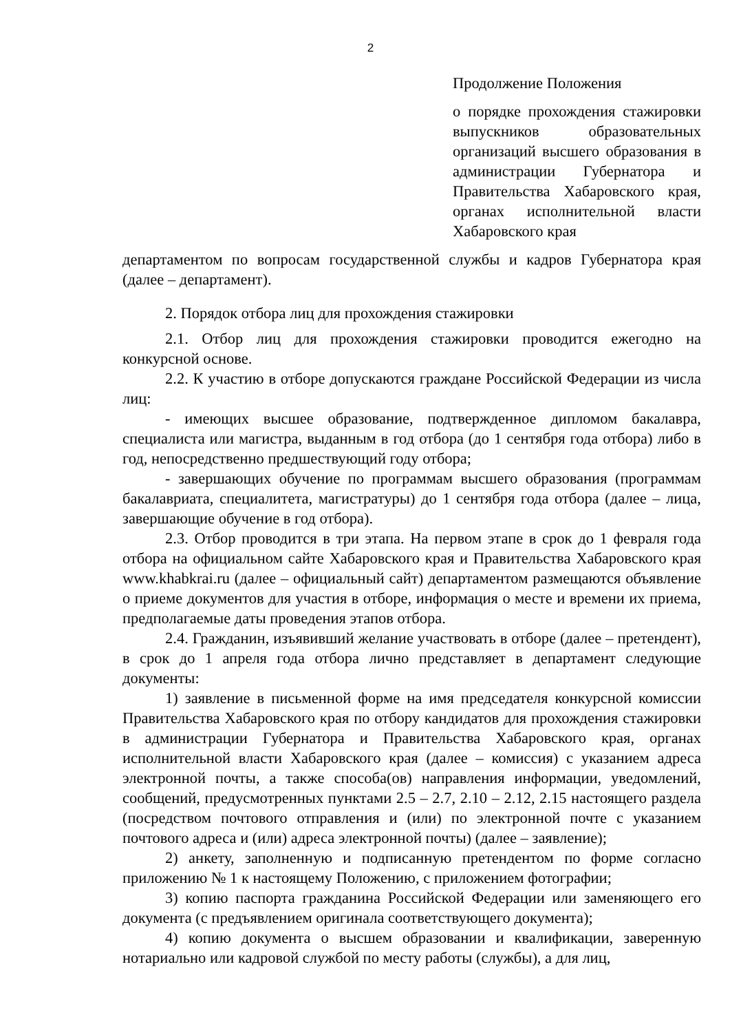2
Продолжение Положения
о порядке прохождения стажировки выпускников образовательных организаций высшего образования в администрации Губернатора и Правительства Хабаровского края, органах исполнительной власти Хабаровского края
департаментом по вопросам государственной службы и кадров Губернатора края (далее – департамент).
2. Порядок отбора лиц для прохождения стажировки
2.1. Отбор лиц для прохождения стажировки проводится ежегодно на конкурсной основе.
2.2. К участию в отборе допускаются граждане Российской Федерации из числа лиц:
- имеющих высшее образование, подтвержденное дипломом бакалавра, специалиста или магистра, выданным в год отбора (до 1 сентября года отбора) либо в год, непосредственно предшествующий году отбора;
- завершающих обучение по программам высшего образования (программам бакалавриата, специалитета, магистратуры) до 1 сентября года отбора (далее – лица, завершающие обучение в год отбора).
2.3. Отбор проводится в три этапа. На первом этапе в срок до 1 февраля года отбора на официальном сайте Хабаровского края и Правительства Хабаровского края www.khabkrai.ru (далее – официальный сайт) департаментом размещаются объявление о приеме документов для участия в отборе, информация о месте и времени их приема, предполагаемые даты проведения этапов отбора.
2.4. Гражданин, изъявивший желание участвовать в отборе (далее – претендент), в срок до 1 апреля года отбора лично представляет в департамент следующие документы:
1) заявление в письменной форме на имя председателя конкурсной комиссии Правительства Хабаровского края по отбору кандидатов для прохождения стажировки в администрации Губернатора и Правительства Хабаровского края, органах исполнительной власти Хабаровского края (далее – комиссия) с указанием адреса электронной почты, а также способа(ов) направления информации, уведомлений, сообщений, предусмотренных пунктами 2.5 – 2.7, 2.10 – 2.12, 2.15 настоящего раздела (посредством почтового отправления и (или) по электронной почте с указанием почтового адреса и (или) адреса электронной почты) (далее – заявление);
2) анкету, заполненную и подписанную претендентом по форме согласно приложению № 1 к настоящему Положению, с приложением фотографии;
3) копию паспорта гражданина Российской Федерации или заменяющего его документа (с предъявлением оригинала соответствующего документа);
4) копию документа о высшем образовании и квалификации, заверенную нотариально или кадровой службой по месту работы (службы), а для лиц,